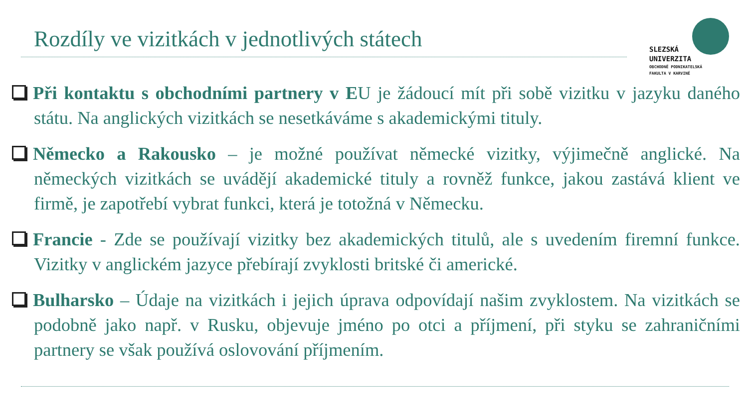Rozdíly ve vizitkách v jednotlivých státech
SLEZSKÁ
UNIVERZITA
OBCHODNĚ PODNIKATELSKÁ
FAKULTA V KARVINÉ
Při kontaktu s obchodními partnery v EU je žádoucí mít při sobě vizitku v jazyku daného státu. Na anglických vizitkách se nesetkáváme s akademickými tituly.
Německo a Rakousko – je možné používat německé vizitky, výjimečně anglické. Na německých vizitkách se uvádějí akademické tituly a rovněž funkce, jakou zastává klient ve firmě, je zapotřebí vybrat funkci, která je totožná v Německu.
Francie - Zde se používají vizitky bez akademických titulů, ale s uvedením firemní funkce. Vizitky v anglickém jazyce přebírají zvyklosti britské či americké.
Bulharsko – Údaje na vizitkách i jejich úprava odpovídají našim zvyklostem. Na vizitkách se podobně jako např. v Rusku, objevuje jméno po otci a příjmení, při styku se zahraničními partnery se však používá oslovování příjmením.